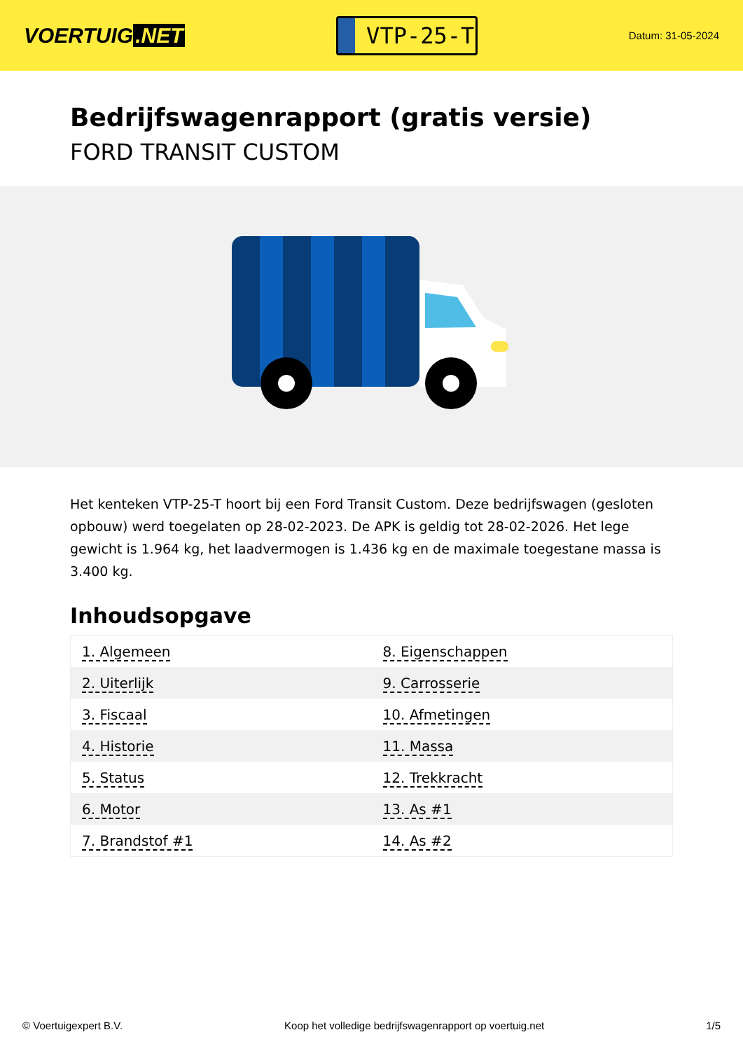VOERTUIG.NET
VTP-25-T
Datum: 31-05-2024
Bedrijfswagenrapport (gratis versie)
FORD TRANSIT CUSTOM
Het kenteken VTP-25-T hoort bij een Ford Transit Custom. Deze bedrijfswagen (gesloten opbouw) werd toegelaten op 28-02-2023. De APK is geldig tot 28-02-2026. Het lege gewicht is 1.964 kg, het laadvermogen is 1.436 kg en de maximale toegestane massa is 3.400 kg.
Inhoudsopgave
| 1. Algemeen | 8. Eigenschappen |
| 2. Uiterlijk | 9. Carrosserie |
| 3. Fiscaal | 10. Afmetingen |
| 4. Historie | 11. Massa |
| 5. Status | 12. Trekkracht |
| 6. Motor | 13. As #1 |
| 7. Brandstof #1 | 14. As #2 |
© Voertuigexpert B.V. Koop het volledige bedrijfswagenrapport op voertuig.net 1/5